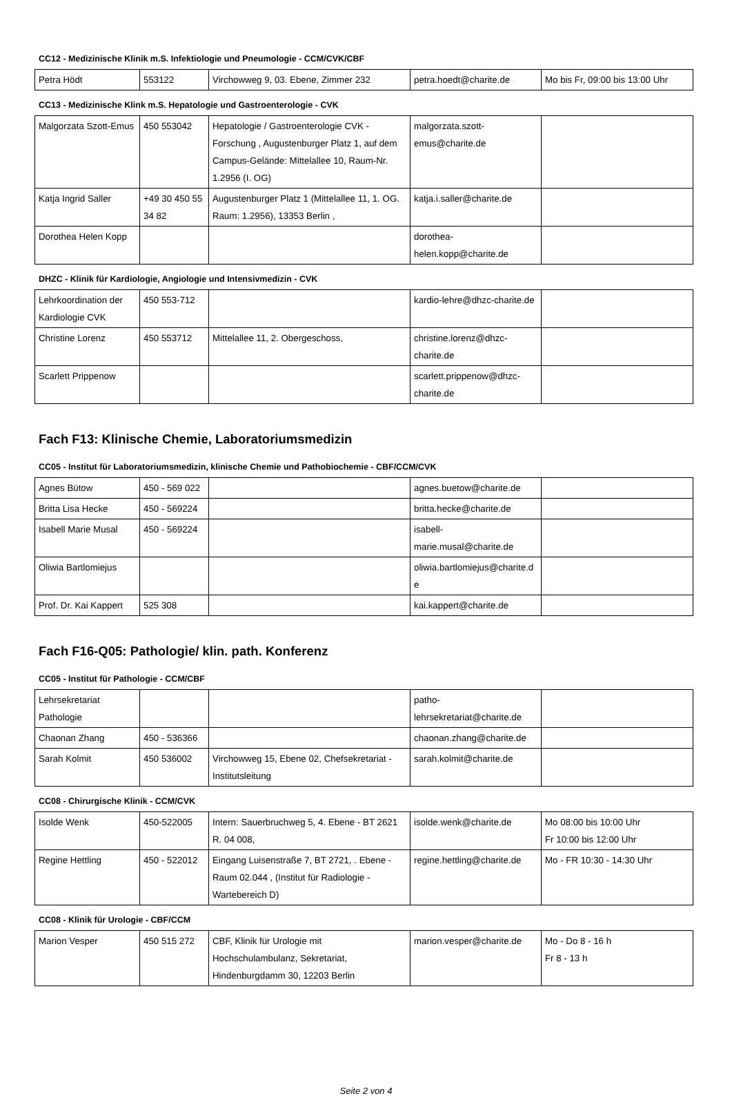CC12 - Medizinische Klinik m.S. Infektiologie und Pneumologie - CCM/CVK/CBF
| Petra Hödt | 553122 | Virchowweg 9, 03. Ebene, Zimmer 232 | petra.hoedt@charite.de | Mo bis Fr, 09:00 bis 13:00 Uhr |
CC13 - Medizinische Klink m.S. Hepatologie und Gastroenterologie - CVK
| Malgorzata Szott-Emus | 450 553042 | Hepatologie / Gastroenterologie CVK - Forschung , Augustenburger Platz 1, auf dem Campus-Gelände: Mittelallee 10, Raum-Nr. 1.2956 (I. OG) | malgorzata.szott-emus@charite.de | |
| Katja Ingrid Saller | +49 30 450 55 34 82 | Augustenburger Platz 1 (Mittelallee 11, 1. OG. Raum: 1.2956), 13353 Berlin , | katja.i.saller@charite.de | |
| Dorothea Helen Kopp | | | dorothea-helen.kopp@charite.de | |
DHZC - Klinik für Kardiologie, Angiologie und Intensivmedizin - CVK
| Lehrkoordination der Kardiologie CVK | 450 553-712 | | kardio-lehre@dhzc-charite.de | |
| Christine Lorenz | 450 553712 | Mittelallee 11, 2. Obergeschoss, | christine.lorenz@dhzc-charite.de | |
| Scarlett Prippenow | | | scarlett.prippenow@dhzc-charite.de | |
Fach F13: Klinische Chemie, Laboratoriumsmedizin
CC05 - Institut für Laboratoriumsmedizin, klinische Chemie und Pathobiochemie - CBF/CCM/CVK
| Agnes Bütow | 450 - 569 022 | | agnes.buetow@charite.de | |
| Britta Lisa Hecke | 450 - 569224 | | britta.hecke@charite.de | |
| Isabell Marie Musal | 450 - 569224 | | isabell-marie.musal@charite.de | |
| Oliwia Bartlomiejus | | | oliwia.bartlomiejus@charite.de | |
| Prof. Dr. Kai Kappert | 525 308 | | kai.kappert@charite.de | |
Fach F16-Q05: Pathologie/ klin. path. Konferenz
CC05 - Institut für Pathologie - CCM/CBF
| Lehrsekretariat Pathologie | | | patho-lehrsekretariat@charite.de | |
| Chaonan Zhang | 450 - 536366 | | chaonan.zhang@charite.de | |
| Sarah Kolmit | 450 536002 | Virchowweg 15, Ebene 02, Chefsekretariat - Institutsleitung | sarah.kolmit@charite.de | |
CC08 - Chirurgische Klinik - CCM/CVK
| Isolde Wenk | 450-522005 | Intern: Sauerbruchweg 5, 4. Ebene - BT 2621 R. 04 008, | isolde.wenk@charite.de | Mo 08:00 bis 10:00 Uhr Fr 10:00 bis 12:00 Uhr |
| Regine Hettling | 450 - 522012 | Eingang Luisenstraße 7, BT 2721, . Ebene - Raum 02.044 , (Institut für Radiologie - Wartebereich D) | regine.hettling@charite.de | Mo - FR 10:30 - 14:30 Uhr |
CC08 - Klinik für Urologie - CBF/CCM
| Marion Vesper | 450 515 272 | CBF, Klinik für Urologie mit Hochschulambulanz, Sekretariat, Hindenburgdamm 30, 12203 Berlin | marion.vesper@charite.de | Mo - Do 8 - 16 h Fr 8 - 13 h |
Seite 2 von 4